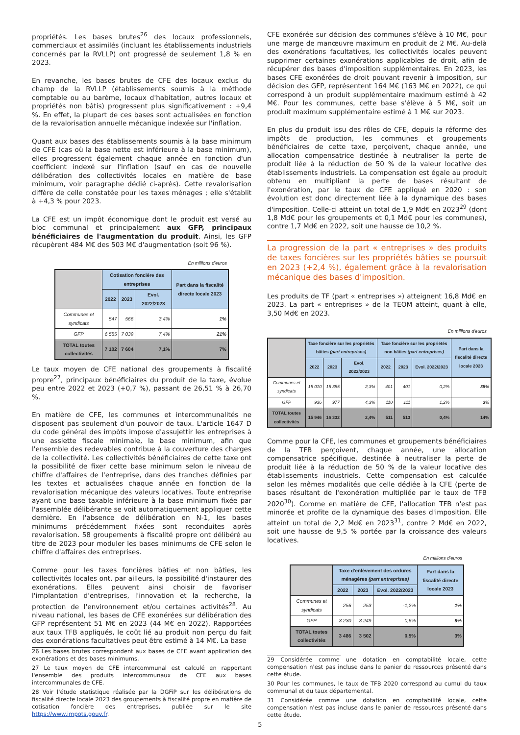propriétés. Les bases brutes<sup>26</sup> des locaux professionnels, commerciaux et assimilés (incluant les établissements industriels concernés par la RVLLP) ont progressé de seulement 1,8 % en 2023.
En revanche, les bases brutes de CFE des locaux exclus du champ de la RVLLP (établissements soumis à la méthode comptable ou au barème, locaux d'habitation, autres locaux et propriétés non bâtis) progressent plus significativement : +9,4 %. En effet, la plupart de ces bases sont actualisées en fonction de la revalorisation annuelle mécanique indexée sur l'inflation.
Quant aux bases des établissements soumis à la base minimum de CFE (cas où la base nette est inférieure à la base minimum), elles progressent également chaque année en fonction d'un coefficient indexé sur l'inflation (sauf en cas de nouvelle délibération des collectivités locales en matière de base minimum, voir paragraphe dédié ci-après). Cette revalorisation diffère de celle constatée pour les taxes ménages ; elle s'établit à +4,3 % pour 2023.
La CFE est un impôt économique dont le produit est versé au bloc communal et principalement aux GFP, principaux bénéficiaires de l'augmentation du produit. Ainsi, les GFP récupèrent 484 M€ des 503 M€ d'augmentation (soit 96 %).
En millions d'euros
| | Cotisation foncière des entreprises | | | Part dans la fiscalité directe locale 2023 |
| --- | --- | --- | --- | --- |
| | 2022 | 2023 | Evol. 2022/2023 | |
| Communes et syndicats | 547 | 566 | 3,4% | 1% |
| GFP | 6 555 | 7 039 | 7,4% | 21% |
| TOTAL toutes collectivités | 7 102 | 7 604 | 7,1% | 7% |
Le taux moyen de CFE national des groupements à fiscalité propre<sup>27</sup>, principaux bénéficiaires du produit de la taxe, évolue peu entre 2022 et 2023 (+0,7 %), passant de 26,51 % à 26,70 %.
En matière de CFE, les communes et intercommunalités ne disposent pas seulement d'un pouvoir de taux. L'article 1647 D du code général des impôts impose d'assujettir les entreprises à une assiette fiscale minimale, la base minimum, afin que l'ensemble des redevables contribue à la couverture des charges de la collectivité. Les collectivités bénéficiaires de cette taxe ont la possibilité de fixer cette base minimum selon le niveau de chiffre d'affaires de l'entreprise, dans des tranches définies par les textes et actualisées chaque année en fonction de la revalorisation mécanique des valeurs locatives. Toute entreprise ayant une base taxable inférieure à la base minimum fixée par l'assemblée délibérante se voit automatiquement appliquer cette dernière. En l'absence de délibération en N-1, les bases minimums précédemment fixées sont reconduites après revalorisation. 58 groupements à fiscalité propre ont délibéré au titre de 2023 pour moduler les bases minimums de CFE selon le chiffre d'affaires des entreprises.
Comme pour les taxes foncières bâties et non bâties, les collectivités locales ont, par ailleurs, la possibilité d'instaurer des exonérations. Elles peuvent ainsi choisir de favoriser l'implantation d'entreprises, l'innovation et la recherche, la protection de l'environnement et/ou certaines activités<sup>28</sup>. Au niveau national, les bases de CFE exonérées sur délibération des GFP représentent 51 M€ en 2023 (44 M€ en 2022). Rapportées aux taux TFB appliqués, le coût lié au produit non perçu du fait des exonérations facultatives peut être estimé à 14 M€. La base
26 Les bases brutes correspondent aux bases de CFE avant application des exonérations et des bases minimums.
27 Le taux moyen de CFE intercommunal est calculé en rapportant l'ensemble des produits intercommunaux de CFE aux bases intercommunales de CFE.
28 Voir l'étude statistique réalisée par la DGFiP sur les délibérations de fiscalité directe locale 2023 des groupements à fiscalité propre en matière de cotisation foncière des entreprises, publiée sur le site https://www.impots.gouv.fr.
CFE exonérée sur décision des communes s'élève à 10 M€, pour une marge de manœuvre maximum en produit de 2 M€. Au-delà des exonérations facultatives, les collectivités locales peuvent supprimer certaines exonérations applicables de droit, afin de récupérer des bases d'imposition supplémentaires. En 2023, les bases CFE exonérées de droit pouvant revenir à imposition, sur décision des GFP, représentent 164 M€ (163 M€ en 2022), ce qui correspond à un produit supplémentaire maximum estimé à 42 M€. Pour les communes, cette base s'élève à 5 M€, soit un produit maximum supplémentaire estimé à 1 M€ sur 2023.
En plus du produit issu des rôles de CFE, depuis la réforme des impôts de production, les communes et groupements bénéficiaires de cette taxe, perçoivent, chaque année, une allocation compensatrice destinée à neutraliser la perte de produit liée à la réduction de 50 % de la valeur locative des établissements industriels. La compensation est égale au produit obtenu en multipliant la perte de bases résultant de l'exonération, par le taux de CFE appliqué en 2020 : son évolution est donc directement liée à la dynamique des bases d'imposition. Celle-ci atteint un total de 1,9 Md€ en 2023<sup>29</sup> (dont 1,8 Md€ pour les groupements et 0,1 Md€ pour les communes), contre 1,7 Md€ en 2022, soit une hausse de 10,2 %.
La progression de la part « entreprises » des produits de taxes foncières sur les propriétés bâties se poursuit en 2023 (+2,4 %), également grâce à la revalorisation mécanique des bases d'imposition.
Les produits de TF (part « entreprises ») atteignent 16,8 Md€ en 2023. La part « entreprises » de la TEOM atteint, quant à elle, 3,50 Md€ en 2023.
En millions d'euros
| | Taxe foncière sur les propriétés bâties (part entreprises) | | | Taxe foncière sur les propriétés non bâties (part entreprises) | | | Part dans la fiscalité directe locale 2023 |
| --- | --- | --- | --- | --- | --- | --- | --- |
| | 2022 | 2023 | Evol. 2022/2023 | 2022 | 2023 | Evol. 2022/2023 | |
| Communes et syndicats | 15 010 | 15 355 | 2,3% | 401 | 401 | 0,2% | 35% |
| GFP | 936 | 977 | 4,3% | 110 | 111 | 1,2% | 3% |
| TOTAL toutes collectivités | 15 946 | 16 332 | 2,4% | 511 | 513 | 0,4% | 14% |
Comme pour la CFE, les communes et groupements bénéficiaires de la TFB perçoivent, chaque année, une allocation compensatrice spécifique, destinée à neutraliser la perte de produit liée à la réduction de 50 % de la valeur locative des établissements industriels. Cette compensation est calculée selon les mêmes modalités que celle dédiée à la CFE (perte de bases résultant de l'exonération multipliée par le taux de TFB 2020<sup>30</sup>). Comme en matière de CFE, l'allocation TFB n'est pas minorée et profite de la dynamique des bases d'imposition. Elle atteint un total de 2,2 Md€ en 2023<sup>31</sup>, contre 2 Md€ en 2022, soit une hausse de 9,5 % portée par la croissance des valeurs locatives.
En millions d'euros
| | Taxe d'enlèvement des ordures ménagères (part entreprises) | | | Part dans la fiscalité directe locale 2023 |
| --- | --- | --- | --- | --- |
| | 2022 | 2023 | Evol. 2022/2023 | |
| Communes et syndicats | 256 | 253 | -1,2% | 1% |
| GFP | 3 230 | 3 249 | 0,6% | 9% |
| TOTAL toutes collectivités | 3 486 | 3 502 | 0,5% | 3% |
29 Considérée comme une dotation en comptabilité locale, cette compensation n'est pas incluse dans le panier de ressources présenté dans cette étude.
30 Pour les communes, le taux de TFB 2020 correspond au cumul du taux communal et du taux départemental.
31 Considérée comme une dotation en comptabilité locale, cette compensation n'est pas incluse dans le panier de ressources présenté dans cette étude.
5